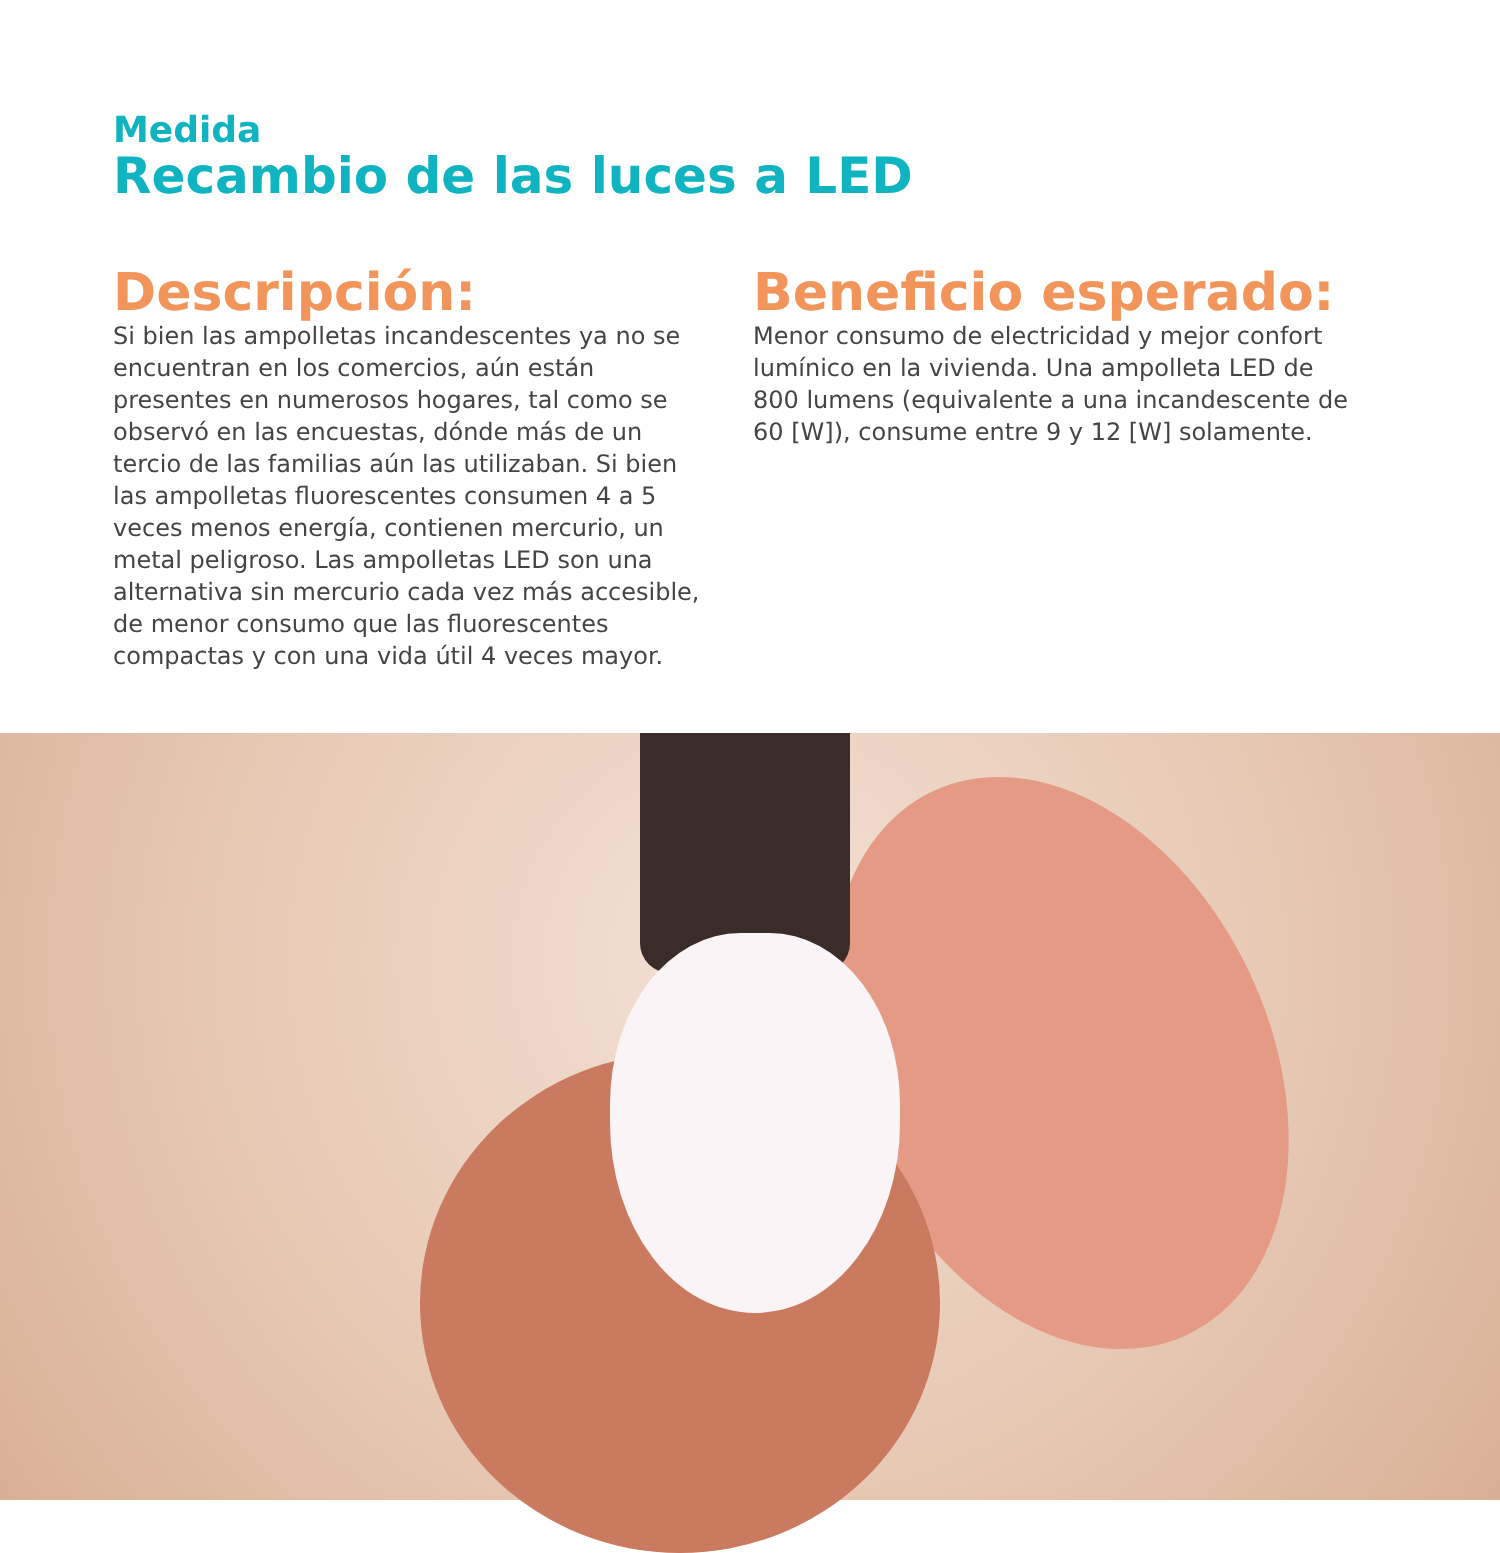Medida
Recambio de las luces a LED
Descripción:
Si bien las ampolletas incandescentes ya no se encuentran en los comercios, aún están presentes en numerosos hogares, tal como se observó en las encuestas, dónde más de un tercio de las familias aún las utilizaban. Si bien las ampolletas fluorescentes consumen 4 a 5 veces menos energía, contienen mercurio, un metal peligroso. Las ampolletas LED son una alternativa sin mercurio cada vez más accesible, de menor consumo que las fluorescentes compactas y con una vida útil 4 veces mayor.
Beneficio esperado:
Menor consumo de electricidad y mejor confort lumínico en la vivienda. Una ampolleta LED de 800 lumens (equivalente a una incandescente de 60 [W]), consume entre 9 y 12 [W] solamente.